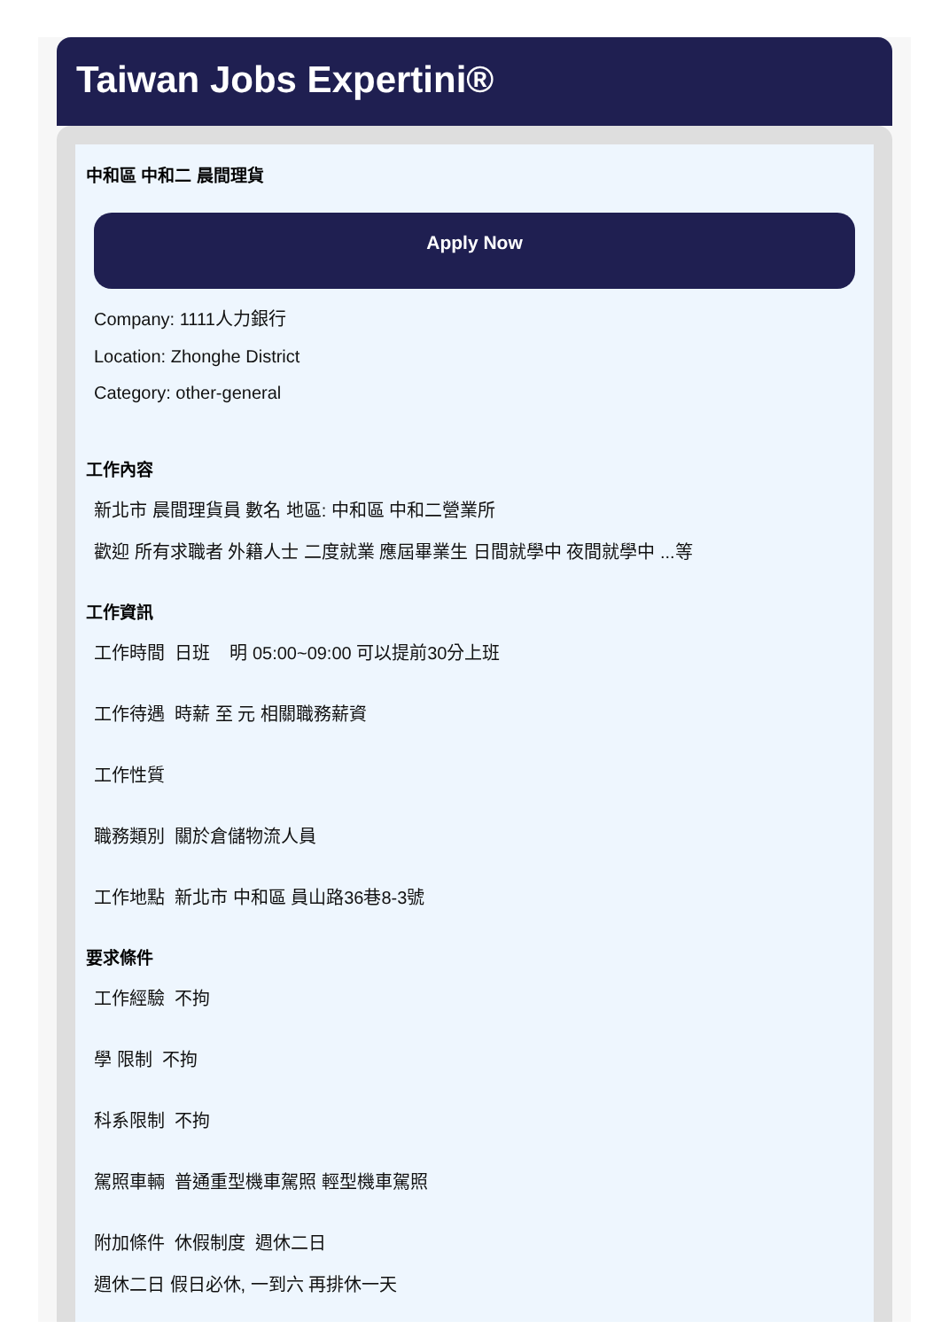Taiwan Jobs Expertini®
中和區 中和二 晨間理貨
Apply Now
Company: 1111人力銀行
Location: Zhonghe District
Category: other-general
工作內容
新北市 晨間理貨員 數名 地區: 中和區 中和二營業所
歡迎 所有求職者 外籍人士 二度就業 應屆畢業生 日間就學中 夜間就學中 ...等
工作資訊
工作時間 日班 明 05:00~09:00 可以提前30分上班
工作待遇 時薪 至 元 相關職務薪資
工作性質
職務類別 關於倉儲物流人員
工作地點 新北市 中和區 員山路36巷8-3號
要求條件
工作經驗 不拘
學 限制 不拘
科系限制 不拘
駕照車輛 普通重型機車駕照 輕型機車駕照
附加條件 休假制度 週休二日
週休二日 假日必休, 一到六 再排休一天